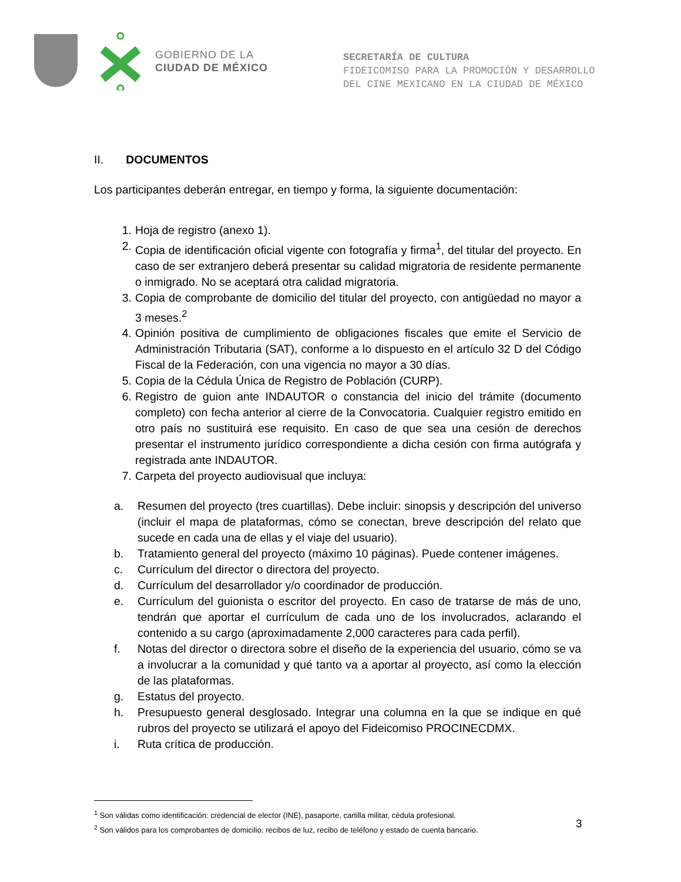GOBIERNO DE LA
CIUDAD DE MÉXICO
SECRETARÍA DE CULTURA
FIDEICOMISO PARA LA PROMOCIÓN Y DESARROLLO
DEL CINE MEXICANO EN LA CIUDAD DE MÉXICO
II. DOCUMENTOS
Los participantes deberán entregar, en tiempo y forma, la siguiente documentación:
1. Hoja de registro (anexo 1).
2. Copia de identificación oficial vigente con fotografía y firma<sup>1</sup>, del titular del proyecto. En caso de ser extranjero deberá presentar su calidad migratoria de residente permanente o inmigrado. No se aceptará otra calidad migratoria.
3. Copia de comprobante de domicilio del titular del proyecto, con antigüedad no mayor a 3 meses.<sup>2</sup>
4. Opinión positiva de cumplimiento de obligaciones fiscales que emite el Servicio de Administración Tributaria (SAT), conforme a lo dispuesto en el artículo 32 D del Código Fiscal de la Federación, con una vigencia no mayor a 30 días.
5. Copia de la Cédula Única de Registro de Población (CURP).
6. Registro de guion ante INDAUTOR o constancia del inicio del trámite (documento completo) con fecha anterior al cierre de la Convocatoria. Cualquier registro emitido en otro país no sustituirá ese requisito. En caso de que sea una cesión de derechos presentar el instrumento jurídico correspondiente a dicha cesión con firma autógrafa y registrada ante INDAUTOR.
7. Carpeta del proyecto audiovisual que incluya:
a. Resumen del proyecto (tres cuartillas). Debe incluir: sinopsis y descripción del universo (incluir el mapa de plataformas, cómo se conectan, breve descripción del relato que sucede en cada una de ellas y el viaje del usuario).
b. Tratamiento general del proyecto (máximo 10 páginas). Puede contener imágenes.
c. Currículum del director o directora del proyecto.
d. Currículum del desarrollador y/o coordinador de producción.
e. Currículum del guionista o escritor del proyecto. En caso de tratarse de más de uno, tendrán que aportar el currículum de cada uno de los involucrados, aclarando el contenido a su cargo (aproximadamente 2,000 caracteres para cada perfil).
f. Notas del director o directora sobre el diseño de la experiencia del usuario, cómo se va a involucrar a la comunidad y qué tanto va a aportar al proyecto, así como la elección de las plataformas.
g. Estatus del proyecto.
h. Presupuesto general desglosado. Integrar una columna en la que se indique en qué rubros del proyecto se utilizará el apoyo del Fideicomiso PROCINECDMX.
i. Ruta crítica de producción.
<sup>1</sup> Son válidas como identificación: credencial de elector (INE), pasaporte, cartilla militar, cédula profesional.
<sup>2</sup> Son válidos para los comprobantes de domicilio: recibos de luz, recibo de teléfono y estado de cuenta bancario.
3